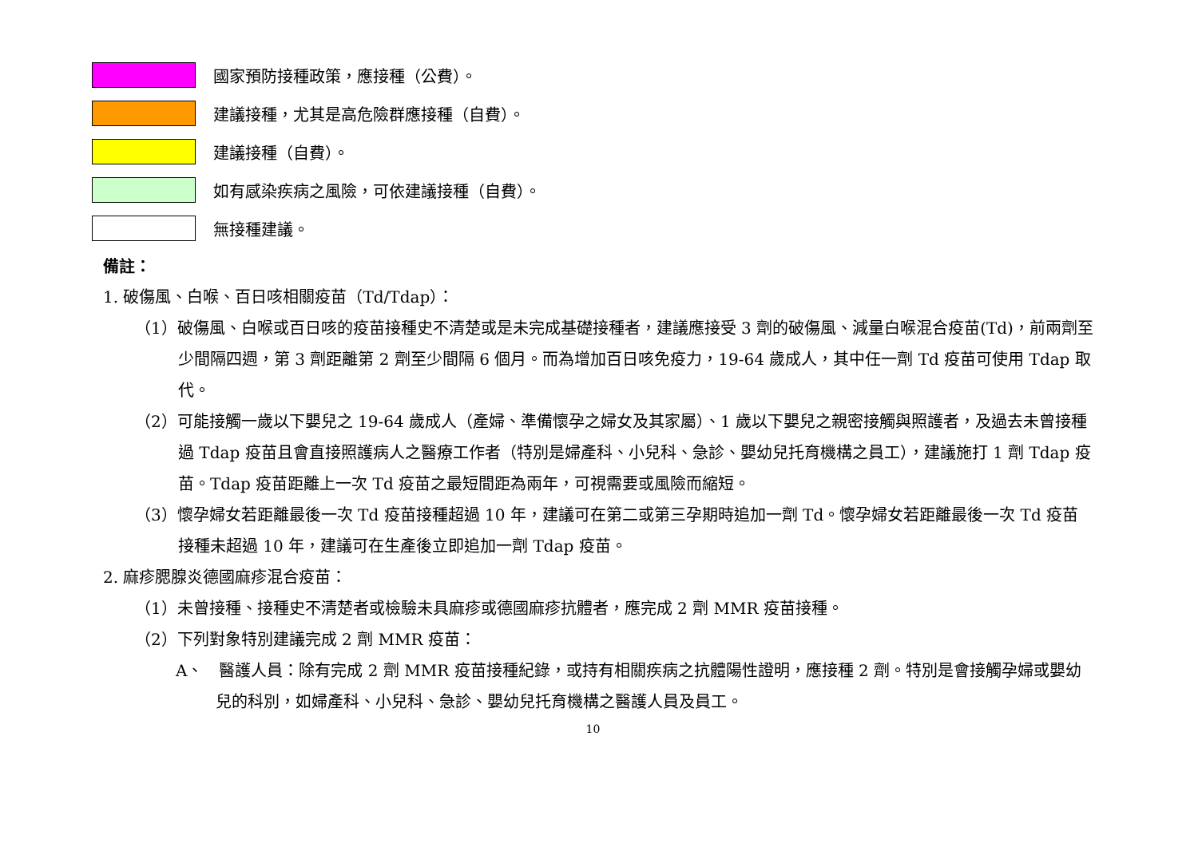國家預防接種政策，應接種（公費）。
建議接種，尤其是高危險群應接種（自費）。
建議接種（自費）。
如有感染疾病之風險，可依建議接種（自費）。
無接種建議。
備註：
1. 破傷風、白喉、百日咳相關疫苗（Td/Tdap）：
（1）破傷風、白喉或百日咳的疫苗接種史不清楚或是未完成基礎接種者，建議應接受 3 劑的破傷風、減量白喉混合疫苗(Td)，前兩劑至少間隔四週，第 3 劑距離第 2 劑至少間隔 6 個月。而為增加百日咳免疫力，19-64 歲成人，其中任一劑 Td 疫苗可使用 Tdap 取代。
（2）可能接觸一歲以下嬰兒之 19-64 歲成人（產婦、準備懷孕之婦女及其家屬）、1 歲以下嬰兒之親密接觸與照護者，及過去未曾接種過 Tdap 疫苗且會直接照護病人之醫療工作者（特別是婦產科、小兒科、急診、嬰幼兒托育機構之員工），建議施打 1 劑 Tdap 疫苗。Tdap 疫苗距離上一次 Td 疫苗之最短間距為兩年，可視需要或風險而縮短。
（3）懷孕婦女若距離最後一次 Td 疫苗接種超過 10 年，建議可在第二或第三孕期時追加一劑 Td。懷孕婦女若距離最後一次 Td 疫苗接種未超過 10 年，建議可在生產後立即追加一劑 Tdap 疫苗。
2. 麻疹腮腺炎德國麻疹混合疫苗：
（1）未曾接種、接種史不清楚者或檢驗未具麻疹或德國麻疹抗體者，應完成 2 劑 MMR 疫苗接種。
（2）下列對象特別建議完成 2 劑 MMR 疫苗：
A、　醫護人員：除有完成 2 劑 MMR 疫苗接種紀錄，或持有相關疾病之抗體陽性證明，應接種 2 劑。特別是會接觸孕婦或嬰幼兒的科別，如婦產科、小兒科、急診、嬰幼兒托育機構之醫護人員及員工。
10